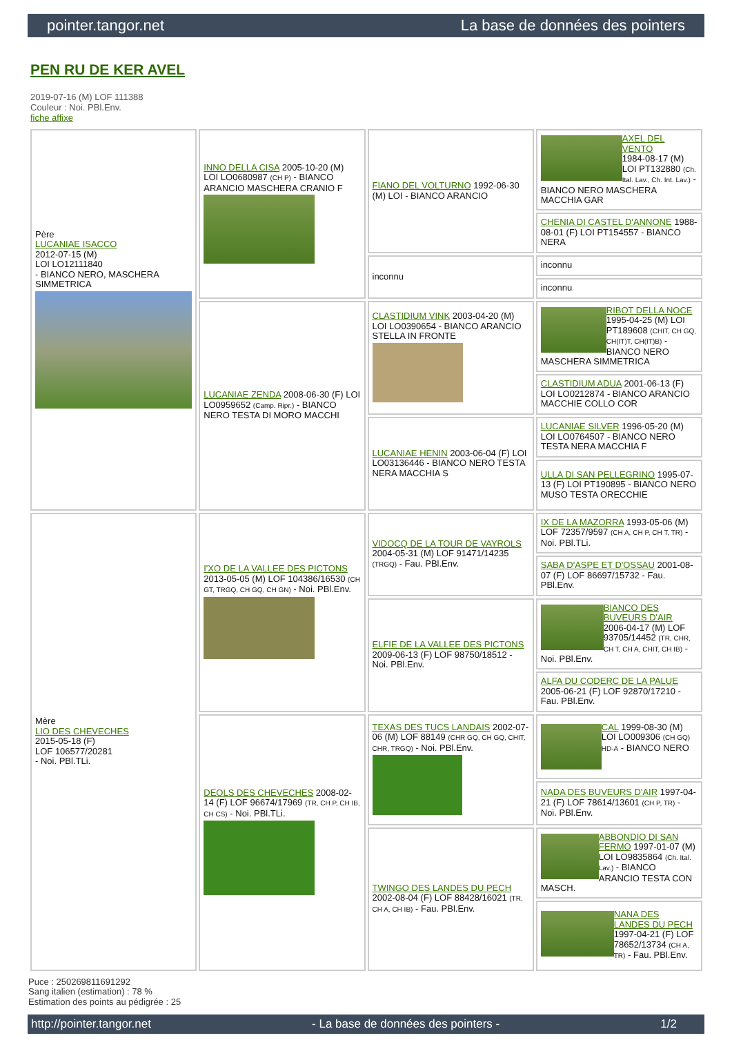pointer.tangor.net La base de données des pointers
PEN RU DE KER AVEL
2019-07-16 (M) LOF 111388
Couleur : Noi. PBl.Env.
fiche affixe
| Père LUCANIAE ISACCO 2012-07-15 (M) LOI LO12111840 - BIANCO NERO, MASCHERA SIMMETRICA | INNO DELLA CISA 2005-10-20 (M) LOI LO0680987 (CH P) - BIANCO ARANCIO MASCHERA CRANIO F | FIANO DEL VOLTURNO 1992-06-30 (M) LOI - BIANCO ARANCIO | AXEL DEL VENTO 1984-08-17 (M) LOI PT132880 (Ch. Ital. Lav., Ch. Int. Lav.) - BIANCO NERO MASCHERA MACCHIA GAR |
| | | | CHENIA DI CASTEL D'ANNONE 1988-08-01 (F) LOI PT154557 - BIANCO NERA |
| | | inconnu | inconnu |
| | | | inconnu |
| | LUCANIAE ZENDA 2008-06-30 (F) LOI LO0959652 (Camp. Ripr.) - BIANCO NERO TESTA DI MORO MACCHI | CLASTIDIUM VINK 2003-04-20 (M) LOI LO0390654 - BIANCO ARANCIO STELLA IN FRONTE | RIBOT DELLA NOCE 1995-04-25 (M) LOI PT189608 (CHIT, CH GQ, CH(IT)T, CH(IT)B) - BIANCO NERO MASCHERA SIMMETRICA |
| | | | CLASTIDIUM ADUA 2001-06-13 (F) LOI LO0212874 - BIANCO ARANCIO MACCHIE COLLO COR |
| | | LUCANIAE HENIN 2003-06-04 (F) LOI LO03136446 - BIANCO NERO TESTA NERA MACCHIA S | LUCANIAE SILVER 1996-05-20 (M) LOI LO0764507 - BIANCO NERO TESTA NERA MACCHIA F |
| | | | ULLA DI SAN PELLEGRINO 1995-07-13 (F) LOI PT190895 - BIANCO NERO MUSO TESTA ORECCHIE |
| Mère LIO DES CHEVECHES 2015-05-18 (F) LOF 106577/20281 - Noi. PBl.TLi. | I'XO DE LA VALLEE DES PICTONS 2013-05-05 (M) LOF 104386/16530 (CH GT, TRGQ, CH GQ, CH GN) - Noi. PBl.Env. | VIDOCQ DE LA TOUR DE VAYROLS 2004-05-31 (M) LOF 91471/14235 (TRGQ) - Fau. PBl.Env. | IX DE LA MAZORRA 1993-05-06 (M) LOF 72357/9597 (CH A, CH P, CH T, TR) - Noi. PBl.TLi. |
| | | | SABA D'ASPE ET D'OSSAU 2001-08-07 (F) LOF 86697/15732 - Fau. PBl.Env. |
| | | ELFIE DE LA VALLEE DES PICTONS 2009-06-13 (F) LOF 98750/18512 - Noi. PBl.Env. | BIANCO DES BUVEURS D'AIR 2006-04-17 (M) LOF 93705/14452 (TR, CHR, CH T, CH A, CHIT, CH IB) - Noi. PBl.Env. |
| | | | ALFA DU CODERC DE LA PALUE 2005-06-21 (F) LOF 92870/17210 - Fau. PBl.Env. |
| | DEOLS DES CHEVECHES 2008-02-14 (F) LOF 96674/17969 (TR, CH P, CH IB, CH CS) - Noi. PBl.TLi. | TEXAS DES TUCS LANDAIS 2002-07-06 (M) LOF 88149 (CHR GQ, CH GQ, CHIT, CHR, TRGQ) - Noi. PBl.Env. | CAL 1999-08-30 (M) LOI LO009306 (CH GQ) HD-A - BIANCO NERO |
| | | | NADA DES BUVEURS D'AIR 1997-04-21 (F) LOF 78614/13601 (CH P, TR) - Noi. PBl.Env. |
| | | TWINGO DES LANDES DU PECH 2002-08-04 (F) LOF 88428/16021 (TR, CH A, CH IB) - Fau. PBl.Env. | ABBONDIO DI SAN FERMO 1997-01-07 (M) LOI LO9835864 (Ch. Ital. Lav.) - BIANCO ARANCIO TESTA CON MASCH. |
| | | | NANA DES LANDES DU PECH 1997-04-21 (F) LOF 78652/13734 (CH A, TR) - Fau. PBl.Env. |
Puce : 250269811691292
Sang italien (estimation) : 78 %
Estimation des points au pédigrée : 25
http://pointer.tangor.net - La base de données des pointers - 1/2